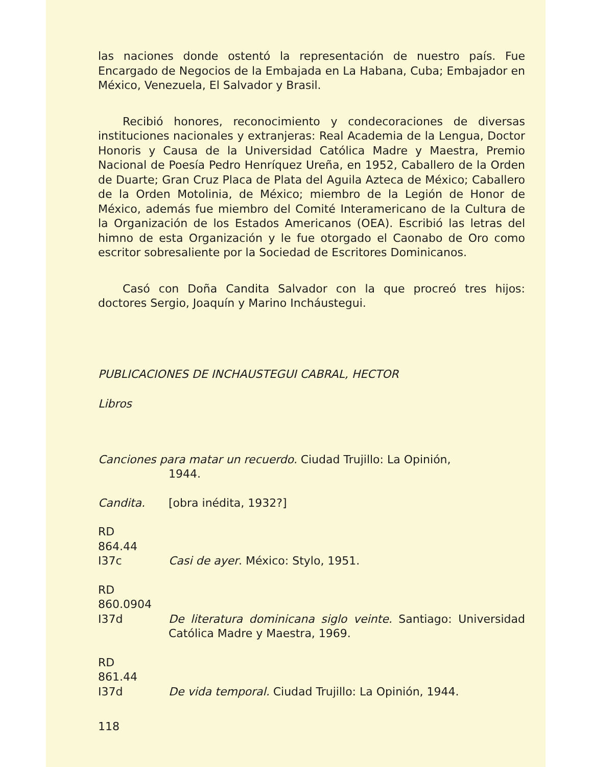las naciones donde ostentó la representación de nuestro país. Fue Encargado de Negocios de la Embajada en La Habana, Cuba; Embajador en México, Venezuela, El Salvador y Brasil.
Recibió honores, reconocimiento y condecoraciones de diversas instituciones nacionales y extranjeras: Real Academia de la Lengua, Doctor Honoris y Causa de la Universidad Católica Madre y Maestra, Premio Nacional de Poesía Pedro Henríquez Ureña, en 1952, Caballero de la Orden de Duarte; Gran Cruz Placa de Plata del Aguila Azteca de México; Caballero de la Orden Motolinia, de México; miembro de la Legión de Honor de México, además fue miembro del Comité Interamericano de la Cultura de la Organización de los Estados Americanos (OEA). Escribió las letras del himno de esta Organización y le fue otorgado el Caonabo de Oro como escritor sobresaliente por la Sociedad de Escritores Dominicanos.
Casó con Doña Candita Salvador con la que procreó tres hijos: doctores Sergio, Joaquín y Marino Incháustegui.
PUBLICACIONES DE INCHAUSTEGUI CABRAL, HECTOR
Libros
Canciones para matar un recuerdo. Ciudad Trujillo: La Opinión,
1944.
Candita. [obra inédita, 1932?]
RD
864.44
I37c
Casi de ayer. México: Stylo, 1951.
RD
860.0904
I37d
De literatura dominicana siglo veinte. Santiago: Universidad Católica Madre y Maestra, 1969.
RD
861.44
I37d
De vida temporal. Ciudad Trujillo: La Opinión, 1944.
118